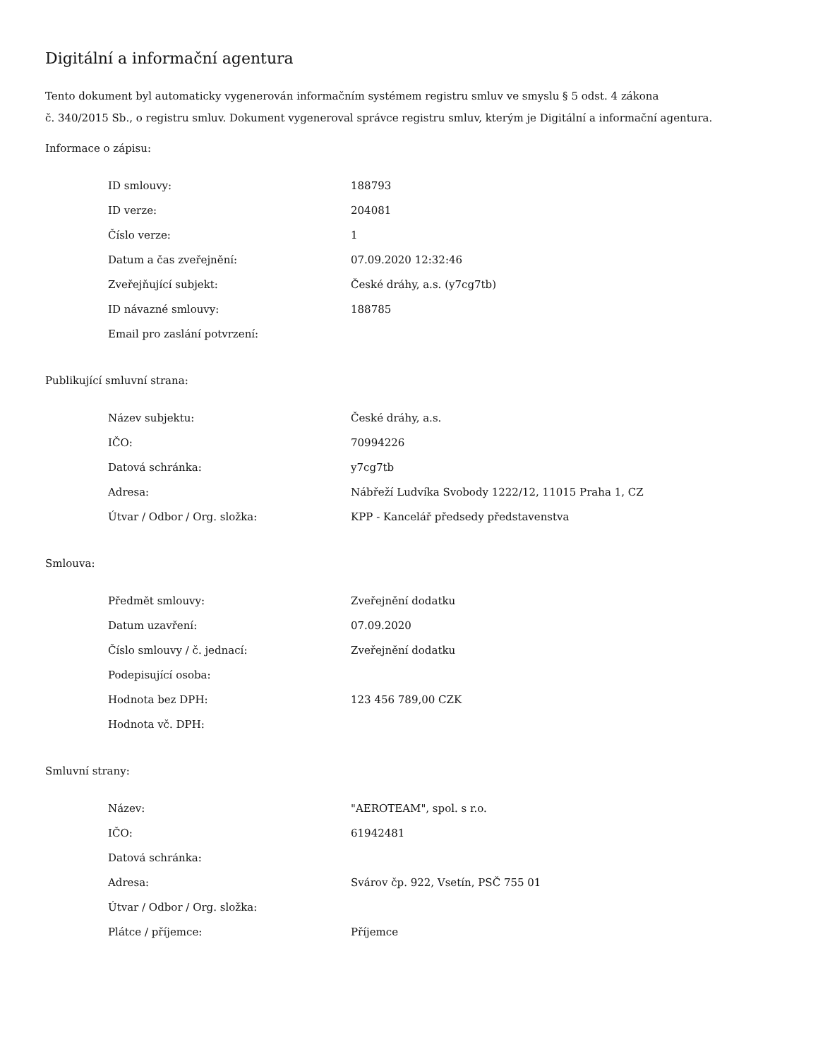Digitální a informační agentura
Tento dokument byl automaticky vygenerován informačním systémem registru smluv ve smyslu § 5 odst. 4 zákona
č. 340/2015 Sb., o registru smluv. Dokument vygeneroval správce registru smluv, kterým je Digitální a informační agentura.
Informace o zápisu:
| ID smlouvy: | 188793 |
| ID verze: | 204081 |
| Číslo verze: | 1 |
| Datum a čas zveřejnění: | 07.09.2020 12:32:46 |
| Zveřejňující subjekt: | České dráhy, a.s. (y7cg7tb) |
| ID návazné smlouvy: | 188785 |
| Email pro zaslání potvrzení: | |
Publikující smluvní strana:
| Název subjektu: | České dráhy, a.s. |
| IČO: | 70994226 |
| Datová schránka: | y7cg7tb |
| Adresa: | Nábřeží Ludvíka Svobody 1222/12, 11015 Praha 1, CZ |
| Útvar / Odbor / Org. složka: | KPP - Kancelář předsedy představenstva |
Smlouva:
| Předmět smlouvy: | Zveřejnění dodatku |
| Datum uzavření: | 07.09.2020 |
| Číslo smlouvy / č. jednací: | Zveřejnění dodatku |
| Podepisující osoba: | |
| Hodnota bez DPH: | 123 456 789,00 CZK |
| Hodnota vč. DPH: | |
Smluvní strany:
| Název: | "AEROTEAM", spol. s r.o. |
| IČO: | 61942481 |
| Datová schránka: | |
| Adresa: | Svárov čp. 922, Vsetín, PSČ 755 01 |
| Útvar / Odbor / Org. složka: | |
| Plátce / příjemce: | Příjemce |